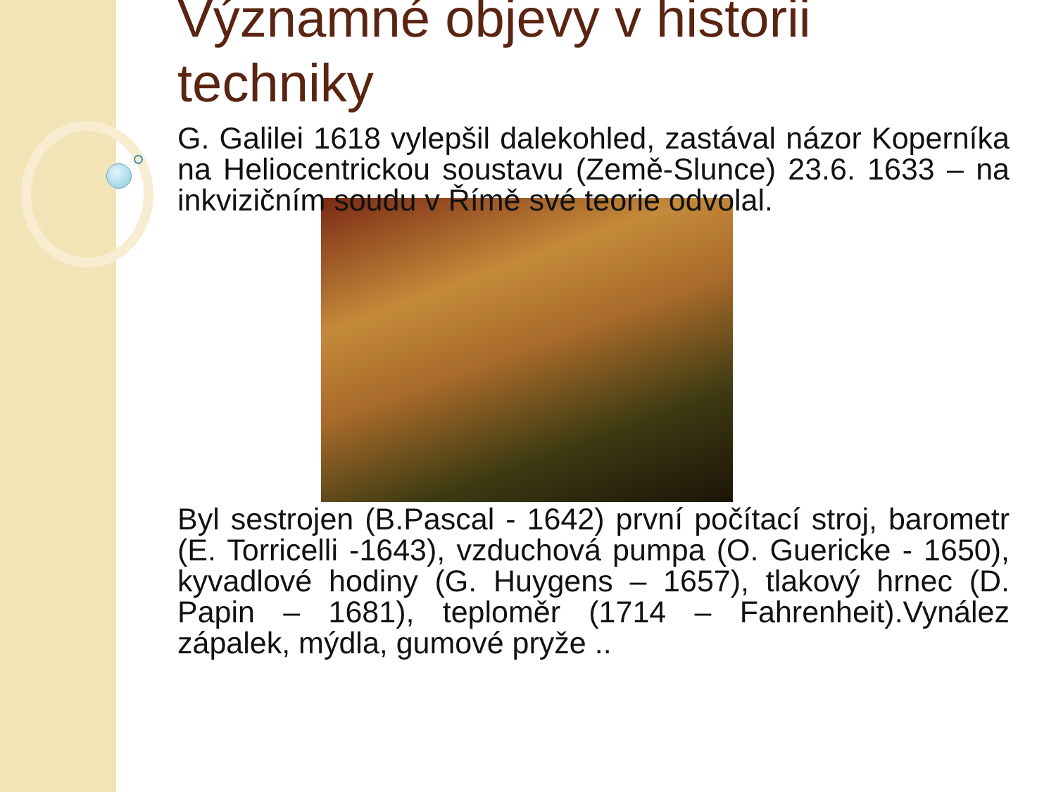Významné objevy v historii techniky
G. Galilei 1618 vylepšil dalekohled, zastával názor Koperníka na Heliocentrickou soustavu (Země-Slunce) 23.6. 1633 – na inkvizičním soudu v Římě své teorie odvolal.
Byl sestrojen (B.Pascal - 1642) první počítací stroj, barometr (E. Torricelli -1643), vzduchová pumpa (O. Guericke - 1650), kyvadlové hodiny (G. Huygens – 1657), tlakový hrnec (D. Papin – 1681), teploměr (1714 – Fahrenheit).Vynález zápalek, mýdla, gumové pryže ..